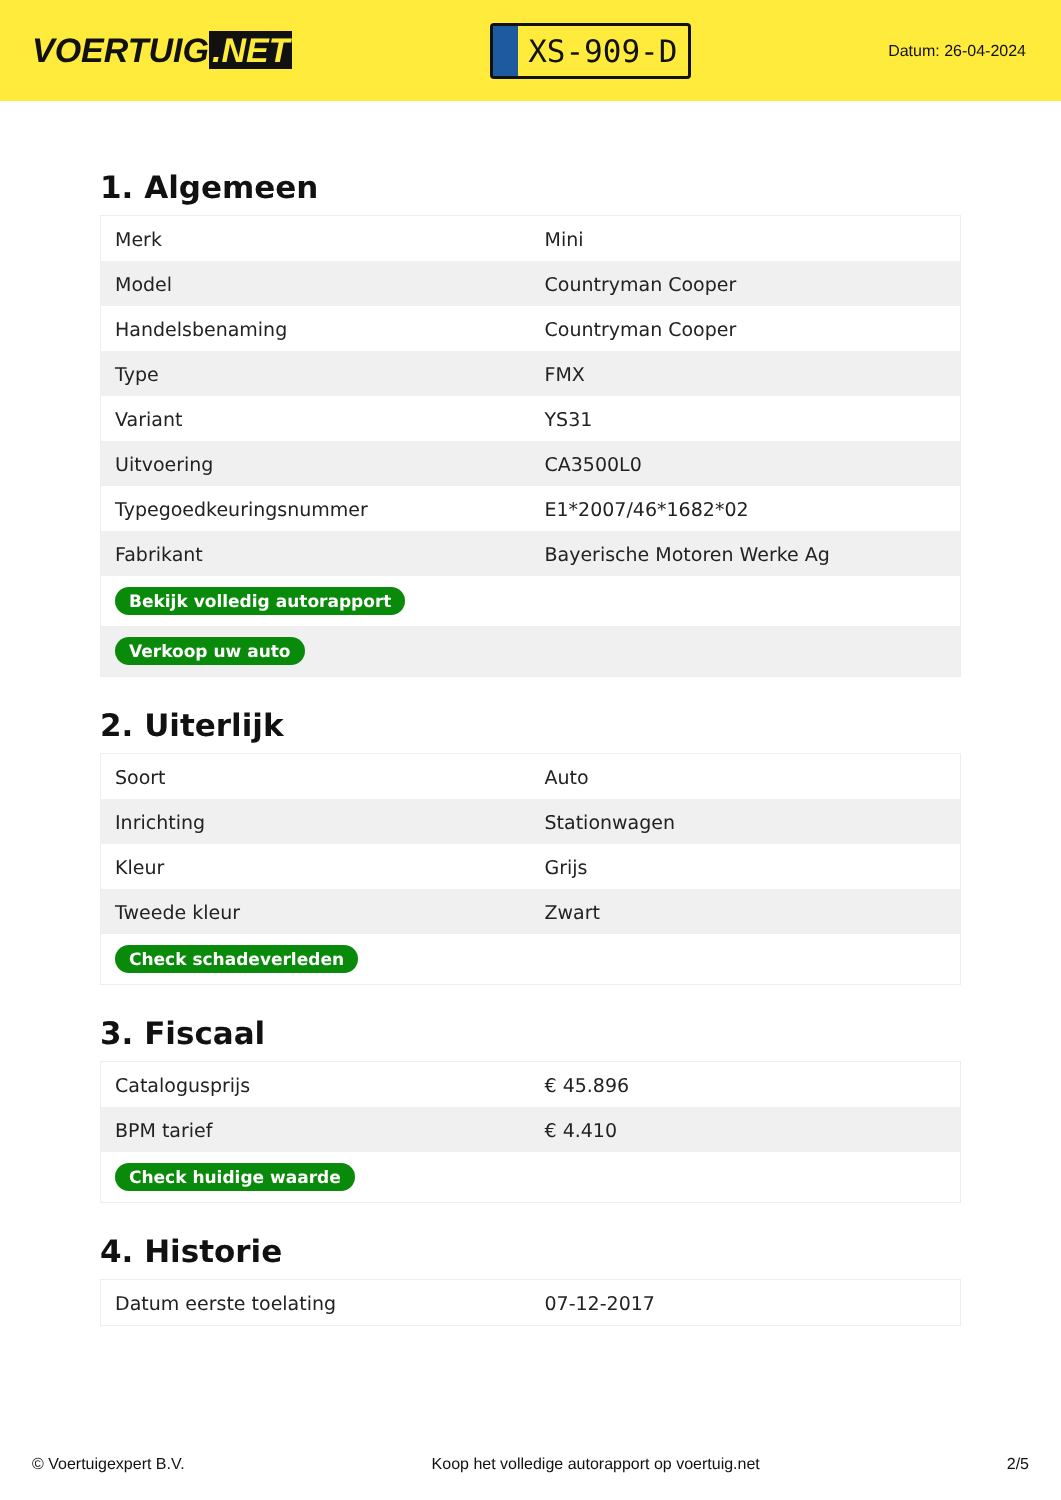VOERTUIG.NET
XS-909-D
Datum: 26-04-2024
1. Algemeen
| Merk | Mini |
| Model | Countryman Cooper |
| Handelsbenaming | Countryman Cooper |
| Type | FMX |
| Variant | YS31 |
| Uitvoering | CA3500L0 |
| Typegoedkeuringsnummer | E1*2007/46*1682*02 |
| Fabrikant | Bayerische Motoren Werke Ag |
| Bekijk volledig autorapport | |
| Verkoop uw auto | |
2. Uiterlijk
| Soort | Auto |
| Inrichting | Stationwagen |
| Kleur | Grijs |
| Tweede kleur | Zwart |
| Check schadeverleden | |
3. Fiscaal
| Catalogusprijs | € 45.896 |
| BPM tarief | € 4.410 |
| Check huidige waarde | |
4. Historie
| Datum eerste toelating | 07-12-2017 |
© Voertuigexpert B.V. Koop het volledige autorapport op voertuig.net 2/5